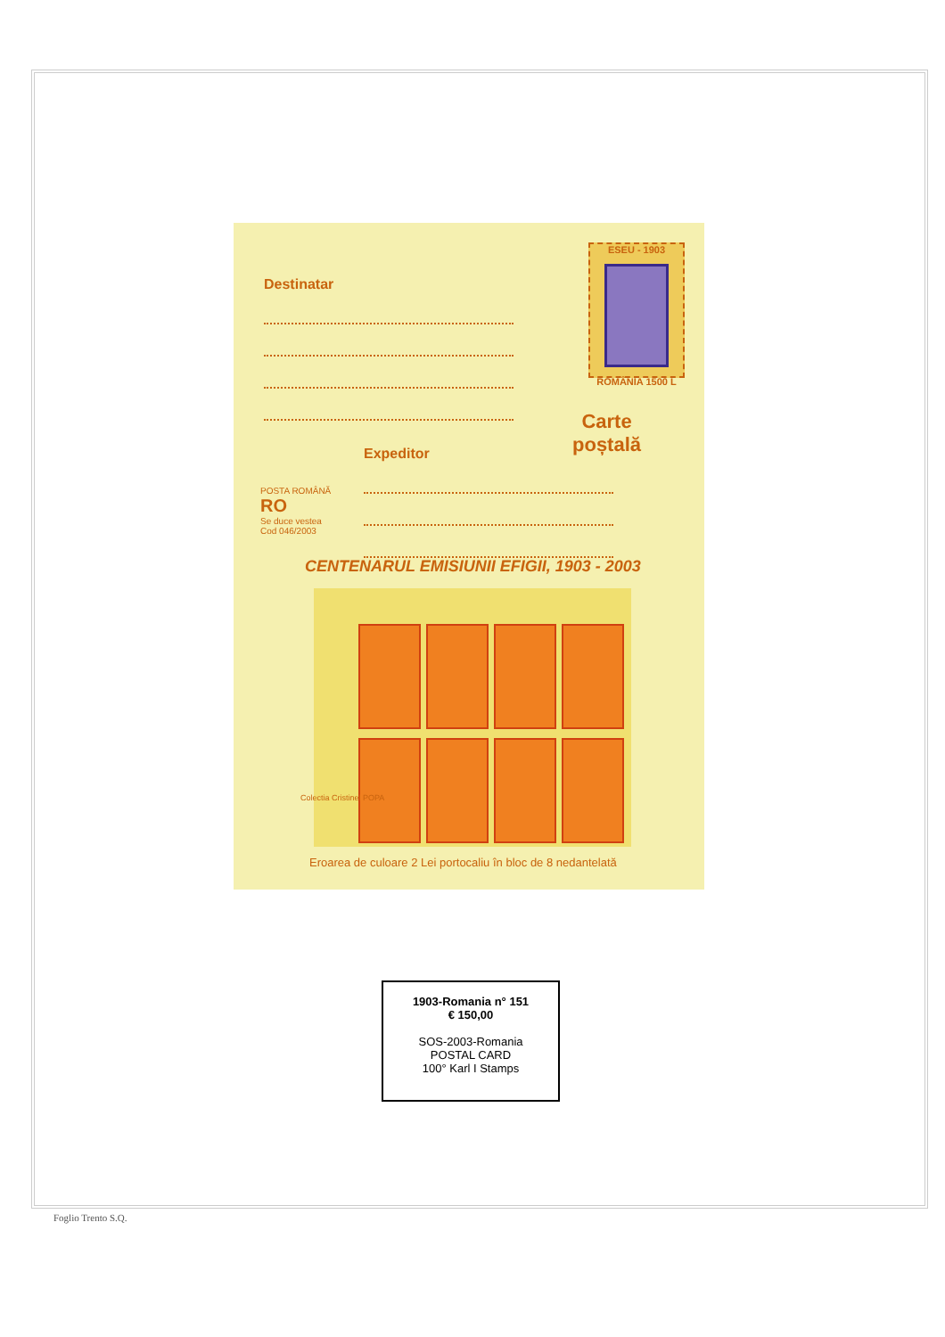Destinatar
ESEU - 1903
ROMÂNIA 1500 L
Carte
poștală
Expeditor
POSTA ROMÂNĂ
RO
Se duce vestea
Cod 046/2003
CENTENARUL EMISIUNII EFIGII, 1903 - 2003
Colectia Cristinel POPA
Eroarea de culoare 2 Lei portocaliu în bloc de 8 nedantelată
1903-Romania n° 151
€ 150,00
SOS-2003-Romania
POSTAL CARD
100° Karl I Stamps
Foglio Trento S.Q.